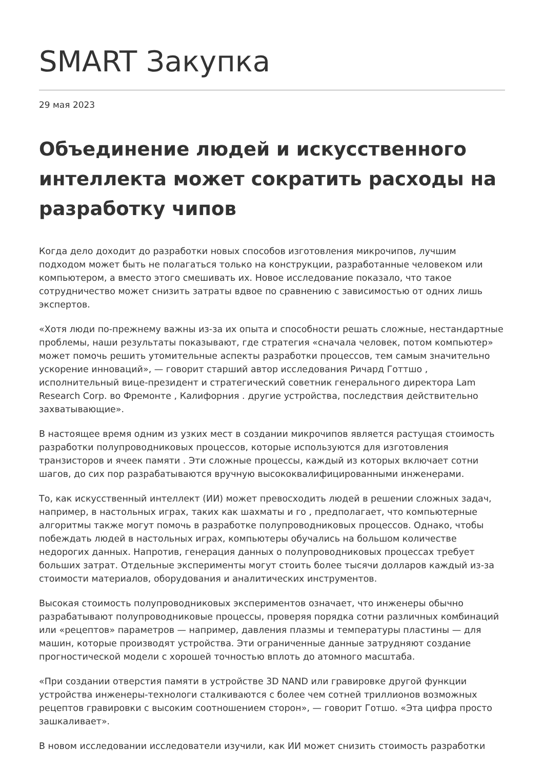SMART Закупка
29 мая 2023
Объединение людей и искусственного интеллекта может сократить расходы на разработку чипов
Когда дело доходит до разработки новых способов изготовления микрочипов, лучшим подходом может быть не полагаться только на конструкции, разработанные человеком или компьютером, а вместо этого смешивать их. Новое исследование показало, что такое сотрудничество может снизить затраты вдвое по сравнению с зависимостью от одних лишь экспертов.
«Хотя люди по-прежнему важны из-за их опыта и способности решать сложные, нестандартные проблемы, наши результаты показывают, где стратегия «сначала человек, потом компьютер» может помочь решить утомительные аспекты разработки процессов, тем самым значительно ускорение инноваций», — говорит старший автор исследования Ричард Готтшо , исполнительный вице-президент и стратегический советник генерального директора Lam Research Corp. во Фремонте , Калифорния . другие устройства, последствия действительно захватывающие».
В настоящее время одним из узких мест в создании микрочипов является растущая стоимость разработки полупроводниковых процессов, которые используются для изготовления транзисторов и ячеек памяти . Эти сложные процессы, каждый из которых включает сотни шагов, до сих пор разрабатываются вручную высококвалифицированными инженерами.
То, как искусственный интеллект (ИИ) может превосходить людей в решении сложных задач, например, в настольных играх, таких как шахматы и го , предполагает, что компьютерные алгоритмы также могут помочь в разработке полупроводниковых процессов. Однако, чтобы побеждать людей в настольных играх, компьютеры обучались на большом количестве недорогих данных. Напротив, генерация данных о полупроводниковых процессах требует больших затрат. Отдельные эксперименты могут стоить более тысячи долларов каждый из-за стоимости материалов, оборудования и аналитических инструментов.
Высокая стоимость полупроводниковых экспериментов означает, что инженеры обычно разрабатывают полупроводниковые процессы, проверяя порядка сотни различных комбинаций или «рецептов» параметров — например, давления плазмы и температуры пластины — для машин, которые производят устройства. Эти ограниченные данные затрудняют создание прогностической модели с хорошей точностью вплоть до атомного масштаба.
«При создании отверстия памяти в устройстве 3D NAND или гравировке другой функции устройства инженеры-технологи сталкиваются с более чем сотней триллионов возможных рецептов гравировки с высоким соотношением сторон», — говорит Готшо. «Эта цифра просто зашкаливает».
В новом исследовании исследователи изучили, как ИИ может снизить стоимость разработки